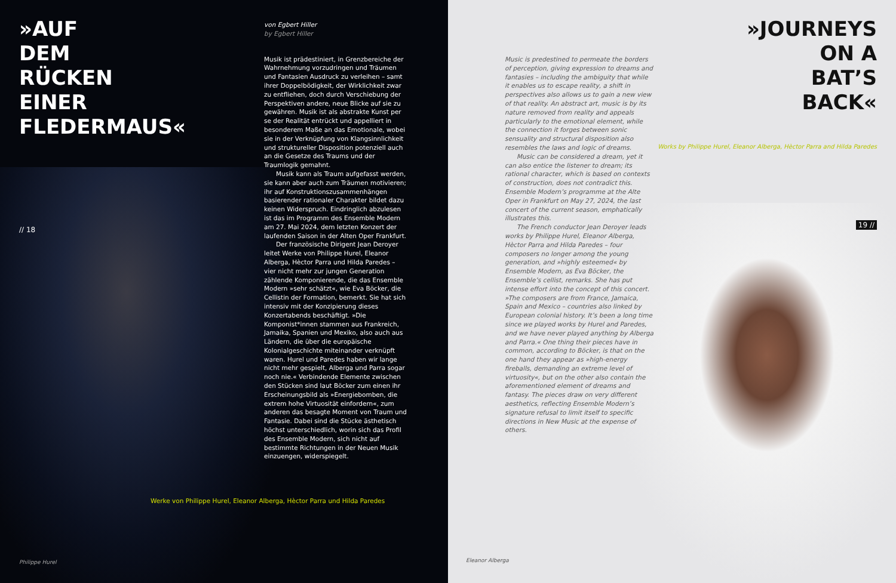»AUF
DEM
RÜCKEN
EINER
FLEDERMAUS«
// 18
Philippe Hurel
von Egbert Hiller
by Egbert Hiller
Musik ist prädestiniert, in Grenzbereiche der Wahrnehmung vorzudringen und Träumen und Fantasien Ausdruck zu verleihen – samt ihrer Doppelbödigkeit, der Wirklichkeit zwar zu entfliehen, doch durch Verschiebung der Perspektiven andere, neue Blicke auf sie zu gewähren. Musik ist als abstrakte Kunst per se der Realität entrückt und appelliert in besonderem Maße an das Emotionale, wobei sie in der Verknüpfung von Klangsinnlichkeit und struktureller Disposition potenziell auch an die Gesetze des Traums und der Traumlogik gemahnt.
Musik kann als Traum aufgefasst werden, sie kann aber auch zum Träumen motivieren; ihr auf Konstruktionszusammenhängen basierender rationaler Charakter bildet dazu keinen Widerspruch. Eindringlich abzulesen ist das im Programm des Ensemble Modern am 27. Mai 2024, dem letzten Konzert der laufenden Saison in der Alten Oper Frankfurt.
Der französische Dirigent Jean Deroyer leitet Werke von Philippe Hurel, Eleanor Alberga, Hèctor Parra und Hilda Paredes – vier nicht mehr zur jungen Generation zählende Komponierende, die das Ensemble Modern »sehr schätzt«, wie Eva Böcker, die Cellistin der Formation, bemerkt. Sie hat sich intensiv mit der Konzipierung dieses Konzertabends beschäftigt. »Die Komponist*innen stammen aus Frankreich, Jamaika, Spanien und Mexiko, also auch aus Ländern, die über die europäische Kolonialgeschichte miteinander verknüpft waren. Hurel und Paredes haben wir lange nicht mehr gespielt, Alberga und Parra sogar noch nie.« Verbindende Elemente zwischen den Stücken sind laut Böcker zum einen ihr Erscheinungsbild als »Energiebomben, die extrem hohe Virtuosität einfordern«, zum anderen das besagte Moment von Traum und Fantasie. Dabei sind die Stücke ästhetisch höchst unterschiedlich, worin sich das Profil des Ensemble Modern, sich nicht auf bestimmte Richtungen in der Neuen Musik einzuengen, widerspiegelt.
Werke von Philippe Hurel, Eleanor Alberga, Hèctor Parra und Hilda Paredes
Music is predestined to permeate the borders of perception, giving expression to dreams and fantasies – including the ambiguity that while it enables us to escape reality, a shift in perspectives also allows us to gain a new view of that reality. An abstract art, music is by its nature removed from reality and appeals particularly to the emotional element, while the connection it forges between sonic sensuality and structural disposition also resembles the laws and logic of dreams.
Music can be considered a dream, yet it can also entice the listener to dream; its rational character, which is based on contexts of construction, does not contradict this. Ensemble Modern’s programme at the Alte Oper in Frankfurt on May 27, 2024, the last concert of the current season, emphatically illustrates this.
The French conductor Jean Deroyer leads works by Philippe Hurel, Eleanor Alberga, Hèctor Parra and Hilda Paredes – four composers no longer among the young generation, and »highly esteemed« by Ensemble Modern, as Eva Böcker, the Ensemble’s cellist, remarks. She has put intense effort into the concept of this concert. »The composers are from France, Jamaica, Spain and Mexico – countries also linked by European colonial history. It’s been a long time since we played works by Hurel and Paredes, and we have never played anything by Alberga and Parra.« One thing their pieces have in common, according to Böcker, is that on the one hand they appear as »high-energy fireballs, demanding an extreme level of virtuosity«, but on the other also contain the aforementioned element of dreams and fantasy. The pieces draw on very different aesthetics, reflecting Ensemble Modern’s signature refusal to limit itself to specific directions in New Music at the expense of others.
Eleanor Alberga
»JOURNEYS
ON A
BAT’S
BACK«
Works by Philippe Hurel, Eleanor Alberga, Hèctor Parra and Hilda Paredes
19 //